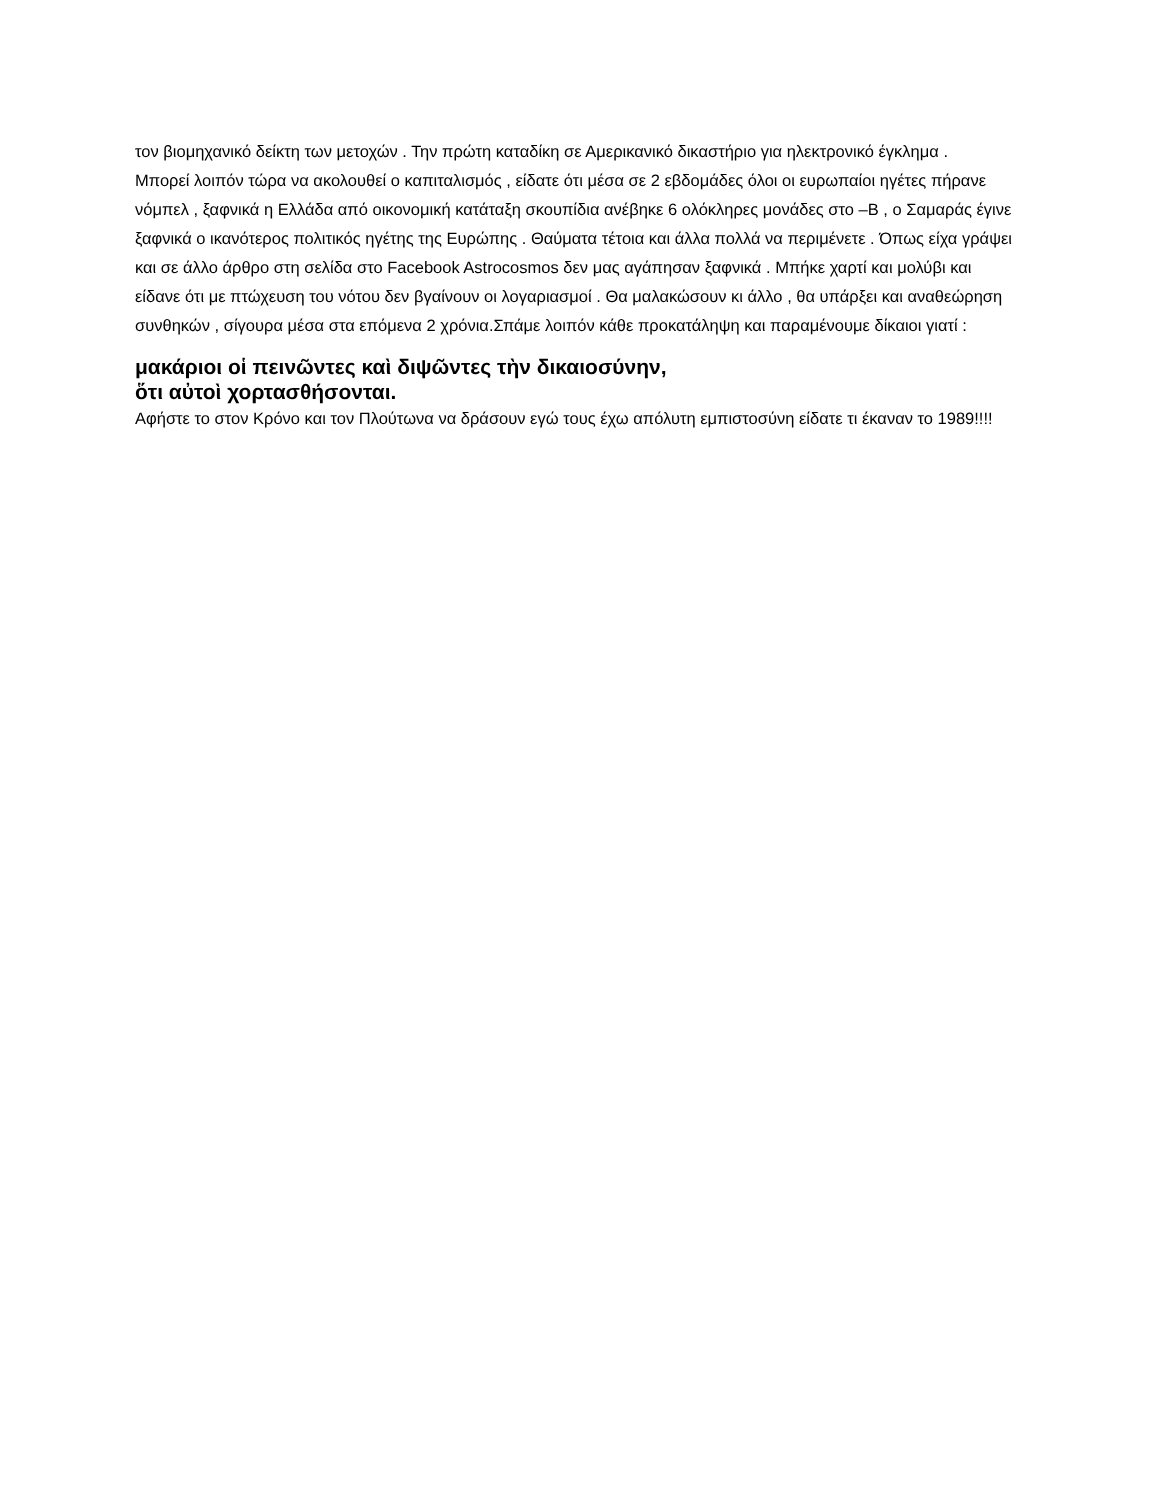τον βιομηχανικό δείκτη των μετοχών . Την πρώτη καταδίκη σε Αμερικανικό δικαστήριο για ηλεκτρονικό έγκλημα .
Μπορεί λοιπόν τώρα να ακολουθεί ο καπιταλισμός , είδατε ότι μέσα σε 2 εβδομάδες όλοι οι ευρωπαίοι ηγέτες πήρανε νόμπελ , ξαφνικά η Ελλάδα από οικονομική κατάταξη σκουπίδια ανέβηκε 6 ολόκληρες μονάδες στο –Β , ο Σαμαράς έγινε ξαφνικά ο ικανότερος πολιτικός ηγέτης της Ευρώπης . Θαύματα τέτοια και άλλα πολλά να περιμένετε . Όπως είχα γράψει και σε άλλο άρθρο στη σελίδα στο Facebook Astrocosmos δεν μας αγάπησαν ξαφνικά . Μπήκε χαρτί και μολύβι και είδανε ότι με πτώχευση του νότου δεν βγαίνουν οι λογαριασμοί . Θα μαλακώσουν κι άλλο , θα υπάρξει και αναθεώρηση συνθηκών , σίγουρα μέσα στα επόμενα 2 χρόνια.Σπάμε λοιπόν κάθε προκατάληψη και παραμένουμε δίκαιοι γιατί :
μακάριοι οἱ πεινῶντες καὶ διψῶντες τὴν δικαιοσύνην,
ὅτι αὐτοὶ χορτασθήσονται.
Αφήστε το στον Κρόνο και τον Πλούτωνα να δράσουν εγώ τους έχω απόλυτη εμπιστοσύνη είδατε τι έκαναν το 1989!!!!